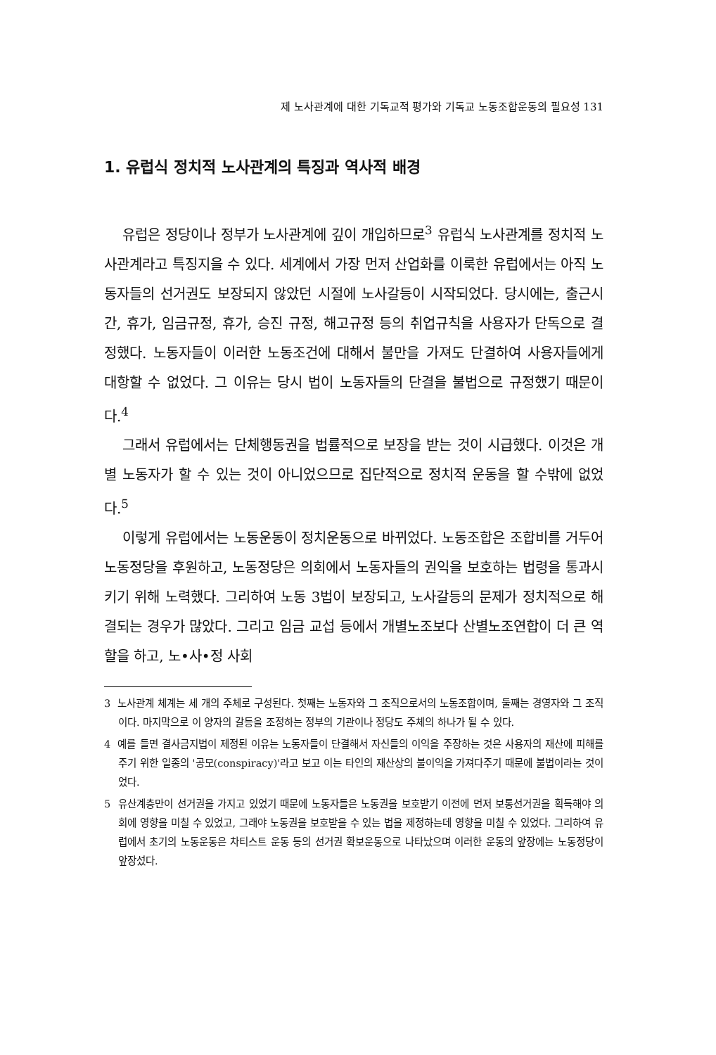제 노사관계에 대한 기독교적 평가와 기독교 노동조합운동의 필요성 131
1. 유럽식 정치적 노사관계의 특징과 역사적 배경
유럽은 정당이나 정부가 노사관계에 깊이 개입하므로<sup>3</sup> 유럽식 노사관계를 정치적 노사관계라고 특징지을 수 있다. 세계에서 가장 먼저 산업화를 이룩한 유럽에서는 아직 노동자들의 선거권도 보장되지 않았던 시절에 노사갈등이 시작되었다. 당시에는, 출근시간, 휴가, 임금규정, 휴가, 승진 규정, 해고규정 등의 취업규칙을 사용자가 단독으로 결정했다. 노동자들이 이러한 노동조건에 대해서 불만을 가져도 단결하여 사용자들에게 대항할 수 없었다. 그 이유는 당시 법이 노동자들의 단결을 불법으로 규정했기 때문이다.<sup>4</sup>
그래서 유럽에서는 단체행동권을 법률적으로 보장을 받는 것이 시급했다. 이것은 개별 노동자가 할 수 있는 것이 아니었으므로 집단적으로 정치적 운동을 할 수밖에 없었다.<sup>5</sup>
이렇게 유럽에서는 노동운동이 정치운동으로 바뀌었다. 노동조합은 조합비를 거두어 노동정당을 후원하고, 노동정당은 의회에서 노동자들의 권익을 보호하는 법령을 통과시키기 위해 노력했다. 그리하여 노동 3법이 보장되고, 노사갈등의 문제가 정치적으로 해결되는 경우가 많았다. 그리고 임금 교섭 등에서 개별노조보다 산별노조연합이 더 큰 역할을 하고, 노•사•정 사회
3 노사관계 체계는 세 개의 주체로 구성된다. 첫째는 노동자와 그 조직으로서의 노동조합이며, 둘째는 경영자와 그 조직이다. 마지막으로 이 양자의 갈등을 조정하는 정부의 기관이나 정당도 주체의 하나가 될 수 있다.
4 예를 들면 결사금지법이 제정된 이유는 노동자들이 단결해서 자신들의 이익을 주장하는 것은 사용자의 재산에 피해를 주기 위한 일종의 '공모(conspiracy)'라고 보고 이는 타인의 재산상의 불이익을 가져다주기 때문에 불법이라는 것이었다.
5 유산계층만이 선거권을 가지고 있었기 때문에 노동자들은 노동권을 보호받기 이전에 먼저 보통선거권을 획득해야 의회에 영향을 미칠 수 있었고, 그래야 노동권을 보호받을 수 있는 법을 제정하는데 영향을 미칠 수 있었다. 그리하여 유럽에서 초기의 노동운동은 차티스트 운동 등의 선거권 확보운동으로 나타났으며 이러한 운동의 앞장에는 노동정당이 앞장섰다.